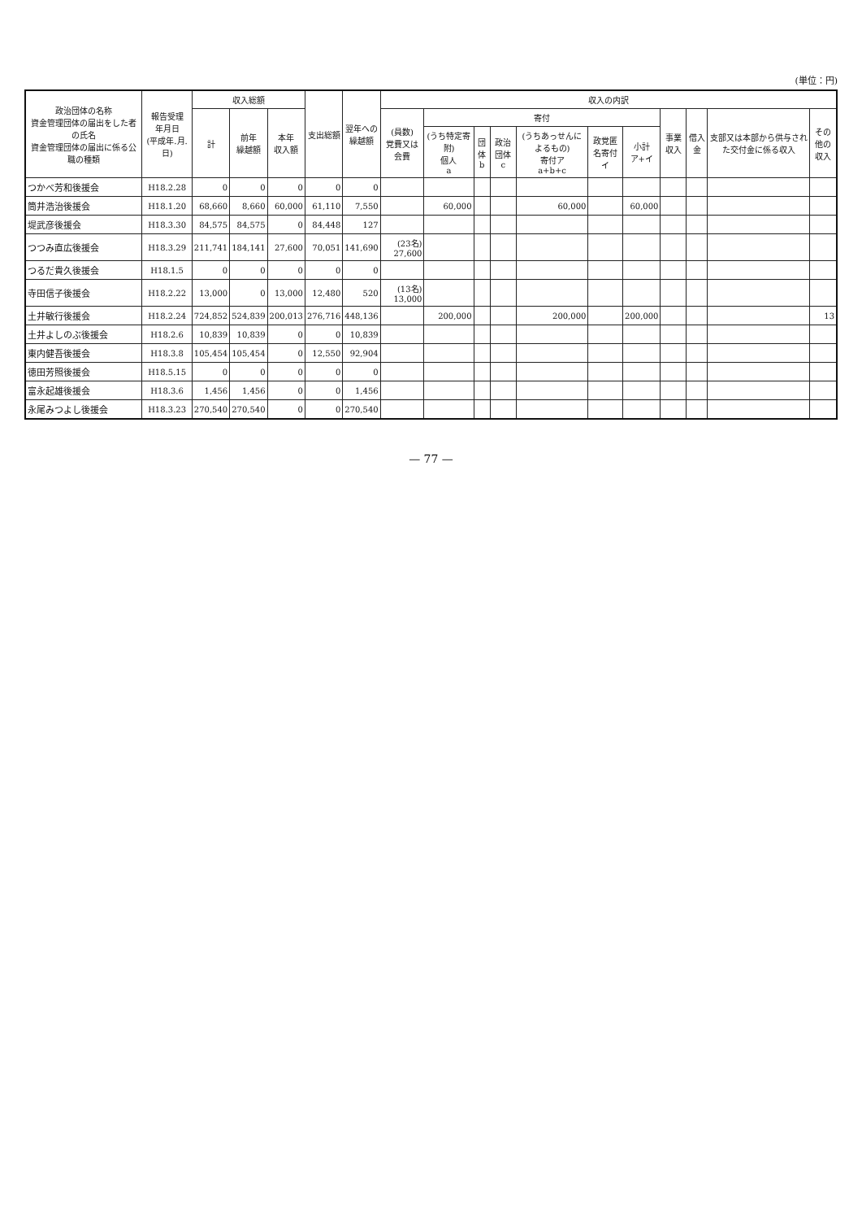(単位：円)
| 政治団体の名称 資金管理団体の届出をした者の氏名 資金管理団体の届出に係る公職の種類 | 報告受理 年月日 (平成年.月.日) | 収入総額 | | | 支出総額 | 翌年への 繰越額 | 収入の内訳 | | | | | | | | | | |
| --- | --- | --- | --- | --- | --- | --- | --- | --- | --- | --- | --- | --- | --- | --- | --- | --- | --- |
| | | 計 | 前年 繰越額 | 本年 収入額 | | | (員数) 党費又は会費 | 寄付 | | | | | | 事業収入 | 借入金 | 支部又は本部から供与された交付金に係る収入 | その他の 収入 |
| | | | | | | | | (うち特定寄附) 個人 a | 団体 b | 政治団体 c | (うちあっせんによるもの) 寄付ア a+b+c | 政党匿名寄付 イ | 小計 ア+イ | | | | |
| つかべ芳和後援会 | H18.2.28 | 0 | 0 | 0 | 0 | 0 | | | | | | | | | | | |
| 筒井浩治後援会 | H18.1.20 | 68,660 | 8,660 | 60,000 | 61,110 | 7,550 | | 60,000 | | | 60,000 | | 60,000 | | | | |
| 堤武彦後援会 | H18.3.30 | 84,575 | 84,575 | 0 | 84,448 | 127 | | | | | | | | | | | |
| つつみ直広後援会 | H18.3.29 | 211,741 | 184,141 | 27,600 | 70,051 | 141,690 | (23名) 27,600 | | | | | | | | | | |
| つるだ貴久後援会 | H18.1.5 | 0 | 0 | 0 | 0 | 0 | | | | | | | | | | | |
| 寺田信子後援会 | H18.2.22 | 13,000 | 0 | 13,000 | 12,480 | 520 | (13名) 13,000 | | | | | | | | | | |
| 土井敏行後援会 | H18.2.24 | 724,852 | 524,839 | 200,013 | 276,716 | 448,136 | | 200,000 | | | 200,000 | | 200,000 | | | | 13 |
| 土井よしのぶ後援会 | H18.2.6 | 10,839 | 10,839 | 0 | 0 | 10,839 | | | | | | | | | | | |
| 東内健吾後援会 | H18.3.8 | 105,454 | 105,454 | 0 | 12,550 | 92,904 | | | | | | | | | | | |
| 徳田芳照後援会 | H18.5.15 | 0 | 0 | 0 | 0 | 0 | | | | | | | | | | | |
| 富永起雄後援会 | H18.3.6 | 1,456 | 1,456 | 0 | 0 | 1,456 | | | | | | | | | | | |
| 永尾みつよし後援会 | H18.3.23 | 270,540 | 270,540 | 0 | 0 | 270,540 | | | | | | | | | | | |
— 77 —